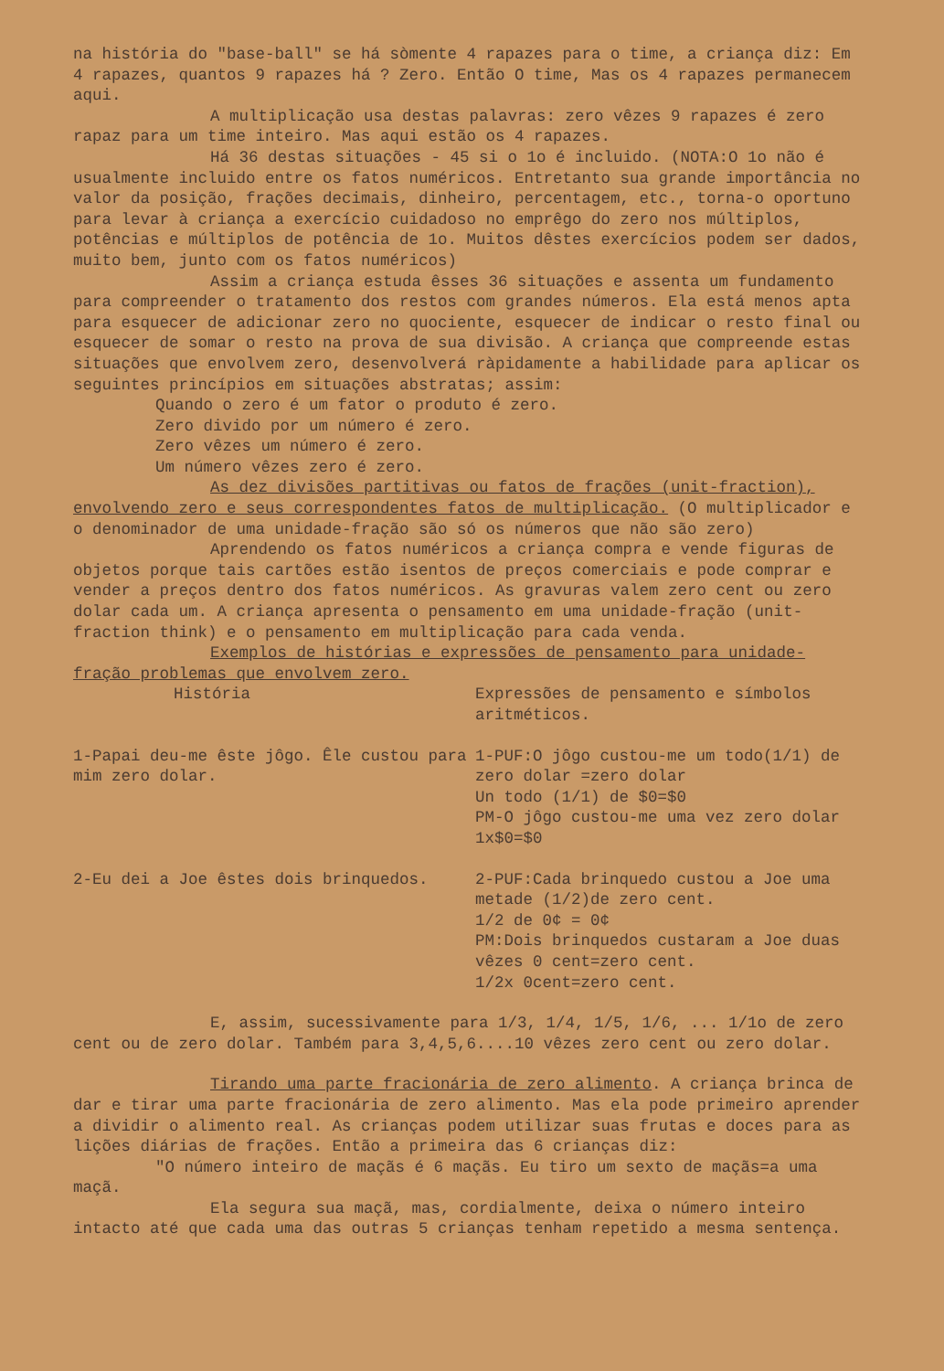na história do "base-ball" se há sòmente 4 rapazes para o time, a criança diz: Em 4 rapazes, quantos 9 rapazes há ? Zero. Então O time, Mas os 4 rapazes permanecem aqui.
A multiplicação usa destas palavras: zero vêzes 9 rapazes é zero rapaz para um time inteiro. Mas aqui estão os 4 rapazes.
Há 36 destas situações - 45 si o 1o é incluido. (NOTA:O 1o não é usualmente incluido entre os fatos numéricos. Entretanto sua grande importância no valor da posição, frações decimais, dinheiro, percentagem, etc., torna-o oportuno para levar à criança a exercício cuidadoso no emprêgo do zero nos múltiplos, potências e múltiplos de potência de 1o. Muitos dêstes exercícios podem ser dados, muito bem, junto com os fatos numéricos)
Assim a criança estuda êsses 36 situações e assenta um fundamento para compreender o tratamento dos restos com grandes números. Ela está menos apta para esquecer de adicionar zero no quociente, esquecer de indicar o resto final ou esquecer de somar o resto na prova de sua divisão. A criança que compreende estas situações que envolvem zero, desenvolverá ràpidamente a habilidade para aplicar os seguintes princípios em situações abstratas; assim:
Quando o zero é um fator o produto é zero.
Zero divido por um número é zero.
Zero vêzes um número é zero.
Um número vêzes zero é zero.
As dez divisões partitivas ou fatos de frações (unit-fraction), envolvendo zero e seus correspondentes fatos de multiplicação. (O multiplicador e o denominador de uma unidade-fração são só os números que não são zero)
Aprendendo os fatos numéricos a criança compra e vende figuras de objetos porque tais cartões estão isentos de preços comerciais e pode comprar e vender a preços dentro dos fatos numéricos. As gravuras valem zero cent ou zero dolar cada um. A criança apresenta o pensamento em uma unidade-fração (unit-fraction think) e o pensamento em multiplicação para cada venda.
Exemplos de histórias e expressões de pensamento para unidade-fração problemas que envolvem zero.
História Expressões de pensamento e símbolos aritméticos.
1-Papai deu-me êste jôgo. Êle custou para mim zero dolar.
1-PUF:O jôgo custou-me um todo(1/1) de zero dolar =zero dolar
Un todo (1/1) de $0=$0
PM-O jôgo custou-me uma vez zero dolar 1x$0=$0
2-Eu dei a Joe êstes dois brinquedos. 2-PUF:Cada brinquedo custou a Joe uma metade (1/2)de zero cent.
1/2 de 0¢ = 0¢
PM:Dois brinquedos custaram a Joe duas vêzes 0 cent=zero cent.
1/2x 0cent=zero cent.
E, assim, sucessivamente para 1/3, 1/4, 1/5, 1/6, ... 1/1o de zero cent ou de zero dolar. Também para 3,4,5,6....10 vêzes zero cent ou zero dolar.
Tirando uma parte fracionária de zero alimento. A criança brinca de dar e tirar uma parte fracionária de zero alimento. Mas ela pode primeiro aprender a dividir o alimento real. As crianças podem utilizar suas frutas e doces para as lições diárias de frações. Então a primeira das 6 crianças diz:
"O número inteiro de maçãs é 6 maçãs. Eu tiro um sexto de maçãs=a uma maçã.
Ela segura sua maçã, mas, cordialmente, deixa o número inteiro intacto até que cada uma das outras 5 crianças tenham repetido a mesma sentença.